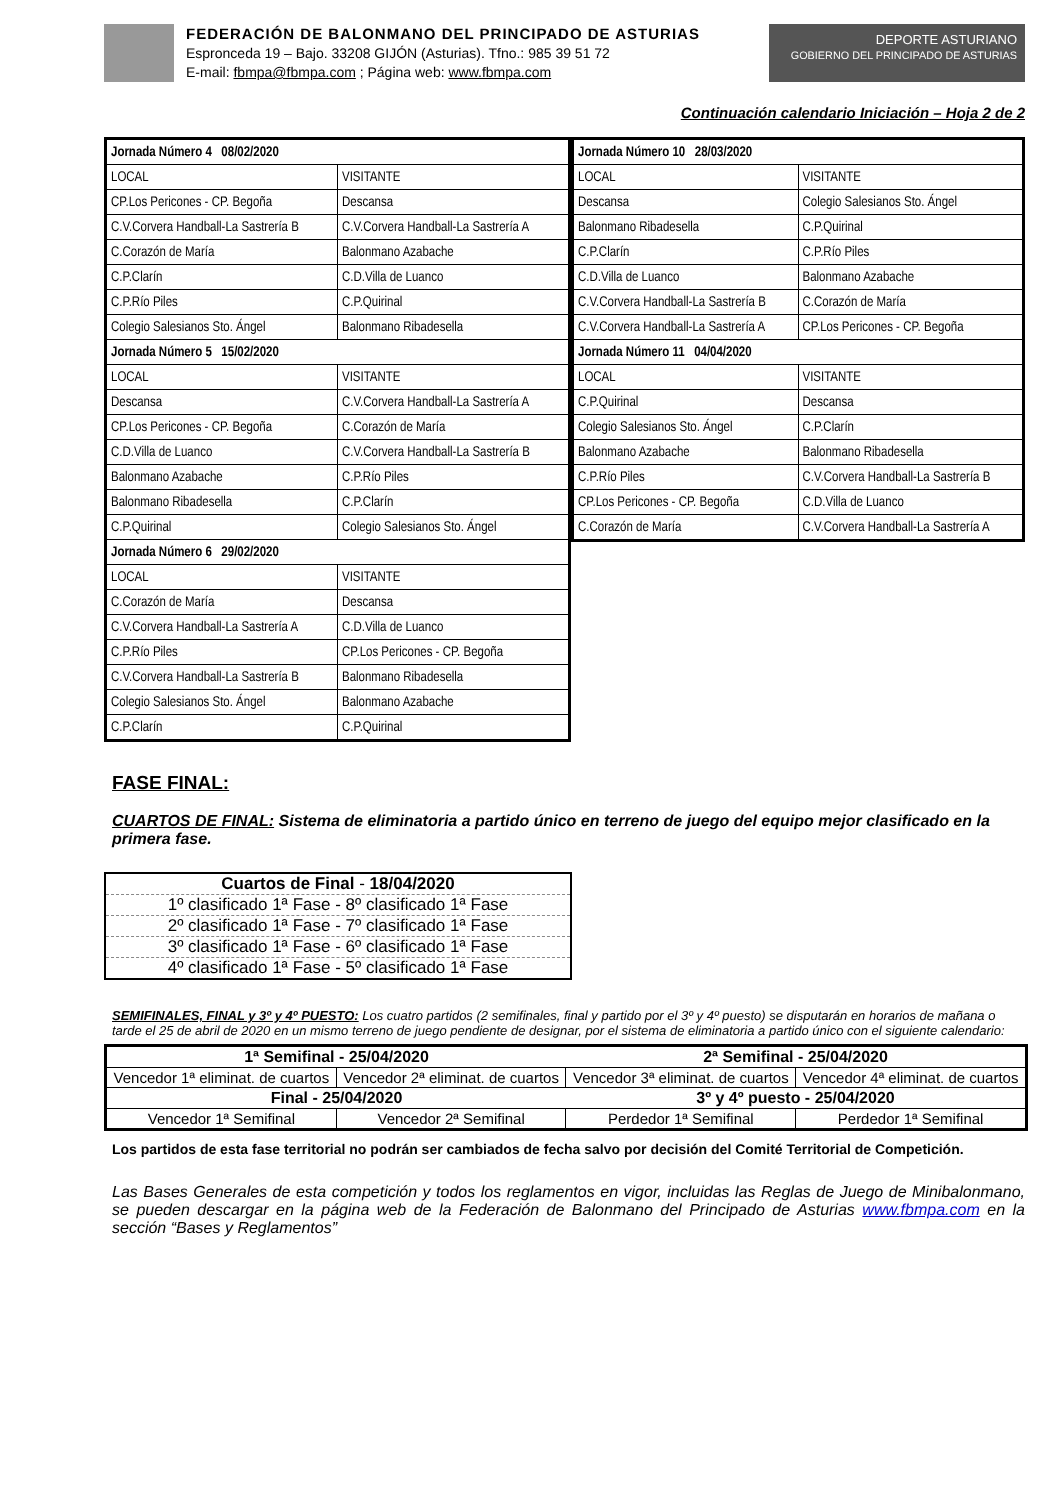FEDERACIÓN DE BALONMANO DEL PRINCIPADO DE ASTURIAS
Espronceda 19 – Bajo. 33208 GIJÓN (Asturias). Tfno.: 985 39 51 72
E-mail: fbmpa@fbmpa.com ; Página web: www.fbmpa.com
DEPORTE ASTURIANO
GOBIERNO DEL PRINCIPADO DE ASTURIAS
Continuación calendario Iniciación – Hoja 2 de 2
| Jornada Número 4 08/02/2020 | |
| LOCAL | VISITANTE |
| CP.Los Pericones - CP. Begoña | Descansa |
| C.V.Corvera Handball-La Sastrería B | C.V.Corvera Handball-La Sastrería A |
| C.Corazón de María | Balonmano Azabache |
| C.P.Clarín | C.D.Villa de Luanco |
| C.P.Río Piles | C.P.Quirinal |
| Colegio Salesianos Sto. Ángel | Balonmano Ribadesella |
| Jornada Número 5 15/02/2020 | |
| LOCAL | VISITANTE |
| Descansa | C.V.Corvera Handball-La Sastrería A |
| CP.Los Pericones - CP. Begoña | C.Corazón de María |
| C.D.Villa de Luanco | C.V.Corvera Handball-La Sastrería B |
| Balonmano Azabache | C.P.Río Piles |
| Balonmano Ribadesella | C.P.Clarín |
| C.P.Quirinal | Colegio Salesianos Sto. Ángel |
| Jornada Número 6 29/02/2020 | |
| LOCAL | VISITANTE |
| C.Corazón de María | Descansa |
| C.V.Corvera Handball-La Sastrería A | C.D.Villa de Luanco |
| C.P.Río Piles | CP.Los Pericones - CP. Begoña |
| C.V.Corvera Handball-La Sastrería B | Balonmano Ribadesella |
| Colegio Salesianos Sto. Ángel | Balonmano Azabache |
| C.P.Clarín | C.P.Quirinal |
| Jornada Número 10 28/03/2020 | |
| LOCAL | VISITANTE |
| Descansa | Colegio Salesianos Sto. Ángel |
| Balonmano Ribadesella | C.P.Quirinal |
| C.P.Clarín | C.P.Río Piles |
| C.D.Villa de Luanco | Balonmano Azabache |
| C.V.Corvera Handball-La Sastrería B | C.Corazón de María |
| C.V.Corvera Handball-La Sastrería A | CP.Los Pericones - CP. Begoña |
| Jornada Número 11 04/04/2020 | |
| LOCAL | VISITANTE |
| C.P.Quirinal | Descansa |
| Colegio Salesianos Sto. Ángel | C.P.Clarín |
| Balonmano Azabache | Balonmano Ribadesella |
| C.P.Río Piles | C.V.Corvera Handball-La Sastrería B |
| CP.Los Pericones - CP. Begoña | C.D.Villa de Luanco |
| C.Corazón de María | C.V.Corvera Handball-La Sastrería A |
FASE FINAL:
CUARTOS DE FINAL: Sistema de eliminatoria a partido único en terreno de juego del equipo mejor clasificado en la primera fase.
| Cuartos de Final - 18/04/2020 |
| 1º clasificado 1ª Fase - 8º clasificado 1ª Fase |
| 2º clasificado 1ª Fase - 7º clasificado 1ª Fase |
| 3º clasificado 1ª Fase - 6º clasificado 1ª Fase |
| 4º clasificado 1ª Fase - 5º clasificado 1ª Fase |
SEMIFINALES, FINAL y 3º y 4º PUESTO: Los cuatro partidos (2 semifinales, final y partido por el 3º y 4º puesto) se disputarán en horarios de mañana o tarde el 25 de abril de 2020 en un mismo terreno de juego pendiente de designar, por el sistema de eliminatoria a partido único con el siguiente calendario:
| 1ª Semifinal - 25/04/2020 | | 2ª Semifinal - 25/04/2020 | |
| --- | --- | --- | --- |
| Vencedor 1ª eliminat. de cuartos | Vencedor 2ª eliminat. de cuartos | Vencedor 3ª eliminat. de cuartos | Vencedor 4ª eliminat. de cuartos |
| Final - 25/04/2020 | | 3º y 4º puesto - 25/04/2020 | |
| Vencedor 1ª Semifinal | Vencedor 2ª Semifinal | Perdedor 1ª Semifinal | Perdedor 1ª Semifinal |
Los partidos de esta fase territorial no podrán ser cambiados de fecha salvo por decisión del Comité Territorial de Competición.
Las Bases Generales de esta competición y todos los reglamentos en vigor, incluidas las Reglas de Juego de Minibalonmano, se pueden descargar en la página web de la Federación de Balonmano del Principado de Asturias www.fbmpa.com en la sección “Bases y Reglamentos”